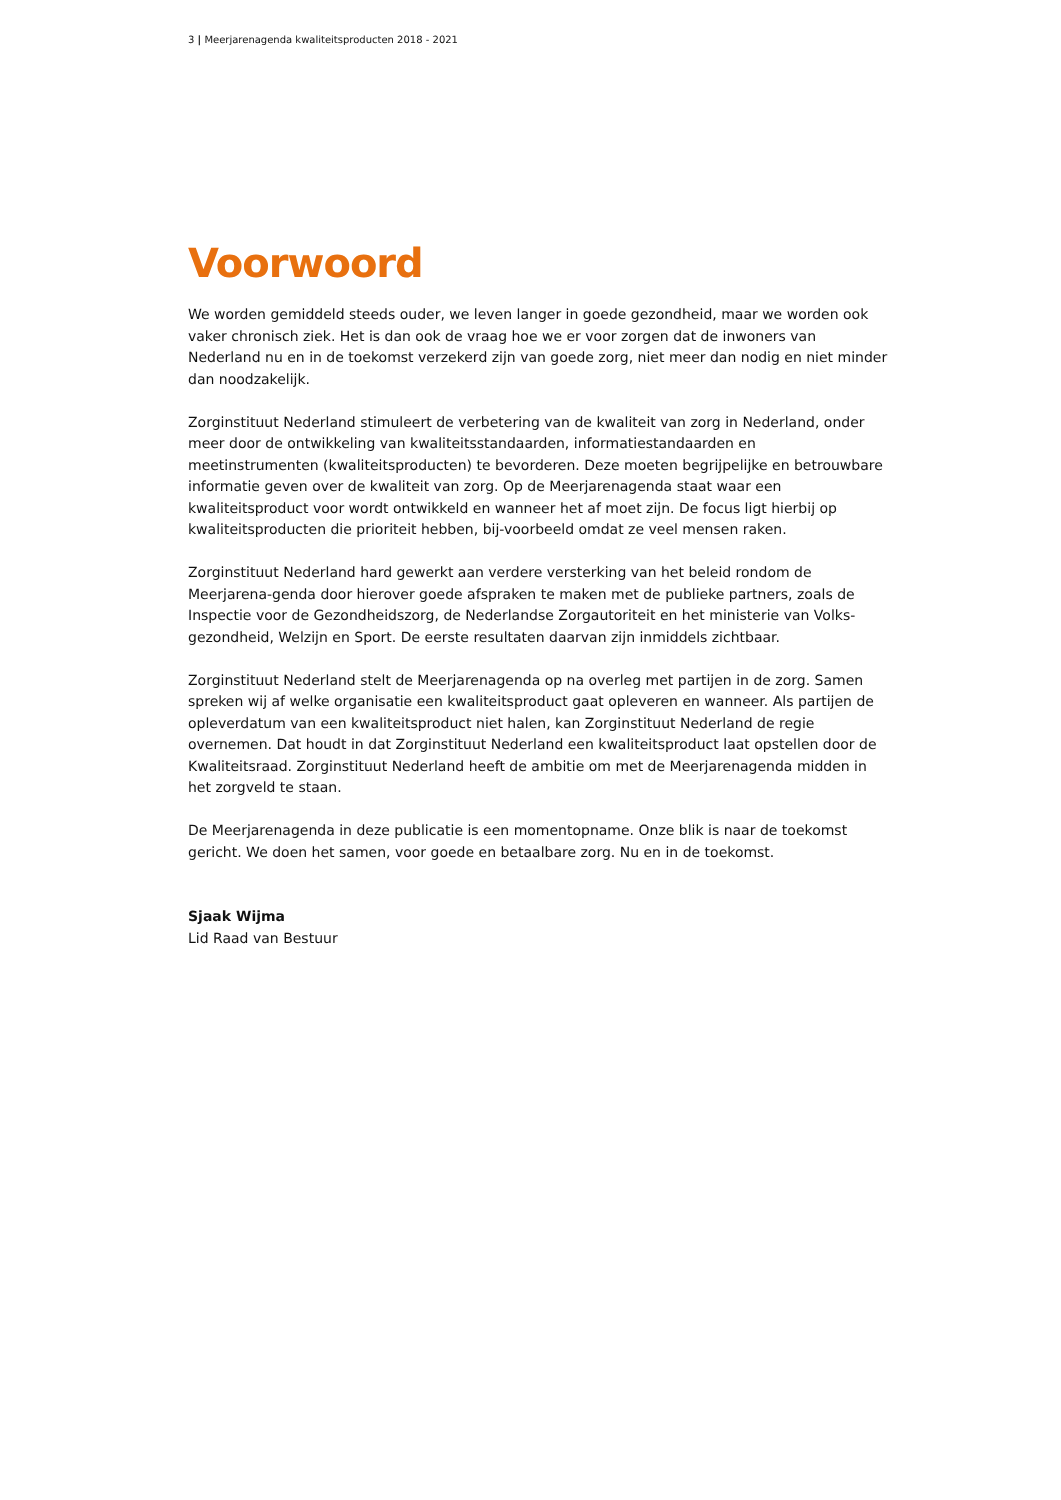3 | Meerjarenagenda kwaliteitsproducten 2018 - 2021
Voorwoord
We worden gemiddeld steeds ouder, we leven langer in goede gezondheid, maar we worden ook vaker chronisch ziek. Het is dan ook de vraag hoe we er voor zorgen dat de inwoners van Nederland nu en in de toekomst verzekerd zijn van goede zorg, niet meer dan nodig en niet minder dan noodzakelijk.
Zorginstituut Nederland stimuleert de verbetering van de kwaliteit van zorg in Nederland, onder meer door de ontwikkeling van kwaliteitsstandaarden, informatiestandaarden en meetinstrumenten (kwaliteitsproducten) te bevorderen. Deze moeten begrijpelijke en betrouwbare informatie geven over de kwaliteit van zorg. Op de Meerjarenagenda staat waar een kwaliteitsproduct voor wordt ontwikkeld en wanneer het af moet zijn. De focus ligt hierbij op kwaliteitsproducten die prioriteit hebben, bij-voorbeeld omdat ze veel mensen raken.
Zorginstituut Nederland hard gewerkt aan verdere versterking van het beleid rondom de Meerjarena-genda door hierover goede afspraken te maken met de publieke partners, zoals de Inspectie voor de Gezondheidszorg, de Nederlandse Zorgautoriteit en het ministerie van Volks-
gezondheid, Welzijn en Sport. De eerste resultaten daarvan zijn inmiddels zichtbaar.
Zorginstituut Nederland stelt de Meerjarenagenda op na overleg met partijen in de zorg. Samen spreken wij af welke organisatie een kwaliteitsproduct gaat opleveren en wanneer. Als partijen de opleverdatum van een kwaliteitsproduct niet halen, kan Zorginstituut Nederland de regie overnemen. Dat houdt in dat Zorginstituut Nederland een kwaliteitsproduct laat opstellen door de Kwaliteitsraad. Zorginstituut Nederland heeft de ambitie om met de Meerjarenagenda midden in het zorgveld te staan.
De Meerjarenagenda in deze publicatie is een momentopname. Onze blik is naar de toekomst gericht. We doen het samen, voor goede en betaalbare zorg. Nu en in de toekomst.
Sjaak Wijma
Lid Raad van Bestuur